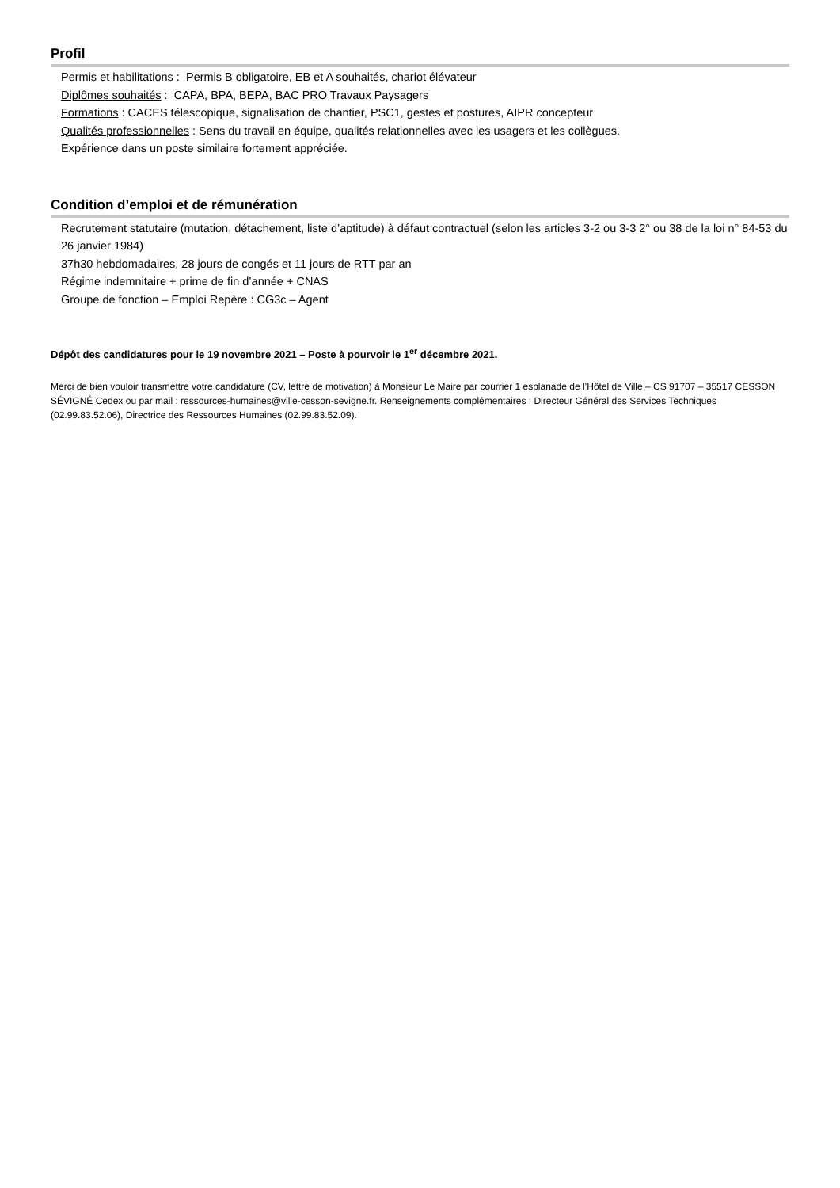Profil
Permis et habilitations : Permis B obligatoire, EB et A souhaités, chariot élévateur
Diplômes souhaités : CAPA, BPA, BEPA, BAC PRO Travaux Paysagers
Formations : CACES télescopique, signalisation de chantier, PSC1, gestes et postures, AIPR concepteur
Qualités professionnelles : Sens du travail en équipe, qualités relationnelles avec les usagers et les collègues.
Expérience dans un poste similaire fortement appréciée.
Condition d’emploi et de rémunération
Recrutement statutaire (mutation, détachement, liste d’aptitude) à défaut contractuel (selon les articles 3-2 ou 3-3 2° ou 38 de la loi n° 84-53 du 26 janvier 1984)
37h30 hebdomadaires, 28 jours de congés et 11 jours de RTT par an
Régime indemnitaire + prime de fin d’année + CNAS
Groupe de fonction – Emploi Repère : CG3c – Agent
Dépôt des candidatures pour le 19 novembre 2021 – Poste à pourvoir le 1<sup>er</sup> décembre 2021.
Merci de bien vouloir transmettre votre candidature (CV, lettre de motivation) à Monsieur Le Maire par courrier 1 esplanade de l’Hôtel de Ville – CS 91707 – 35517 CESSON SÉVIGNÉ Cedex ou par mail : ressources-humaines@ville-cesson-sevigne.fr. Renseignements complémentaires : Directeur Général des Services Techniques (02.99.83.52.06), Directrice des Ressources Humaines (02.99.83.52.09).